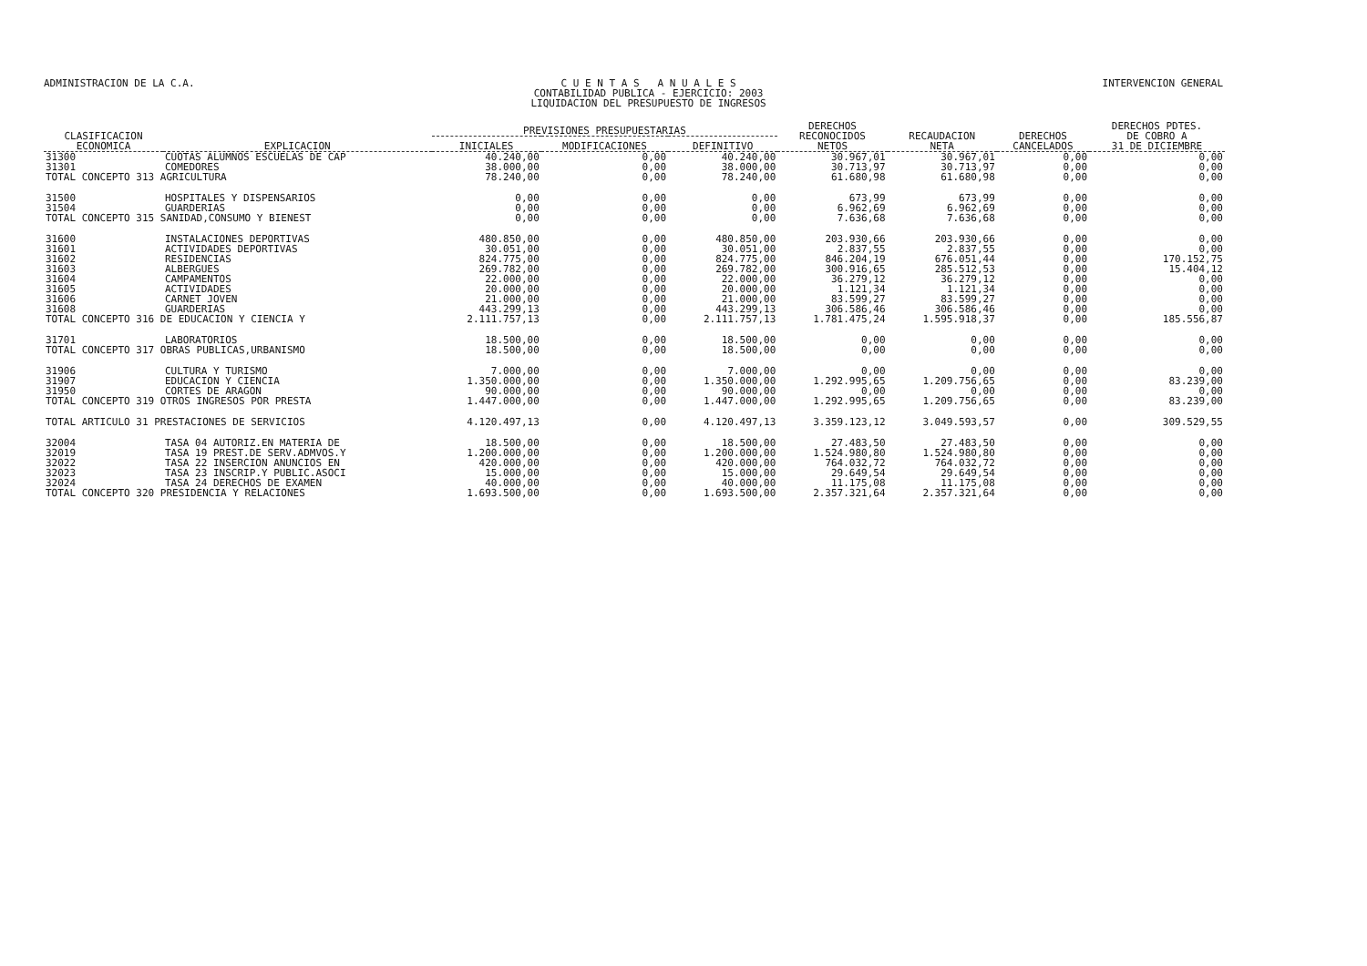ADMINISTRACION DE LA C.A. C U E N T A S A N U A L E S
CONTABILIDAD PUBLICA - EJERCICIO: 2003
LIQUIDACION DEL PRESUPUESTO DE INGRESOS
INTERVENCION GENERAL
| CLASIFICACION ECONOMICA | EXPLICACION | PREVISIONES PRESUPUESTARIAS | | | DERECHOS RECONOCIDOS NETOS | RECAUDACION NETA | DERECHOS CANCELADOS | DERECHOS PDTES. DE COBRO A 31 DE DICIEMBRE |
| --- | --- | --- | --- | --- | --- | --- | --- | --- |
| | | INICIALES | MODIFICACIONES | DEFINITIVO | | | | |
| 31300 | CUOTAS ALUMNOS ESCUELAS DE CAP | 40.240,00 | 0,00 | 40.240,00 | 30.967,01 | 30.967,01 | 0,00 | 0,00 |
| 31301 | COMEDORES | 38.000,00 | 0,00 | 38.000,00 | 30.713,97 | 30.713,97 | 0,00 | 0,00 |
| TOTAL CONCEPTO 313 AGRICULTURA | | 78.240,00 | 0,00 | 78.240,00 | 61.680,98 | 61.680,98 | 0,00 | 0,00 |
| 31500 | HOSPITALES Y DISPENSARIOS | 0,00 | 0,00 | 0,00 | 673,99 | 673,99 | 0,00 | 0,00 |
| 31504 | GUARDERIAS | 0,00 | 0,00 | 0,00 | 6.962,69 | 6.962,69 | 0,00 | 0,00 |
| TOTAL CONCEPTO 315 SANIDAD,CONSUMO Y BIENEST | | 0,00 | 0,00 | 0,00 | 7.636,68 | 7.636,68 | 0,00 | 0,00 |
| 31600 | INSTALACIONES DEPORTIVAS | 480.850,00 | 0,00 | 480.850,00 | 203.930,66 | 203.930,66 | 0,00 | 0,00 |
| 31601 | ACTIVIDADES DEPORTIVAS | 30.051,00 | 0,00 | 30.051,00 | 2.837,55 | 2.837,55 | 0,00 | 0,00 |
| 31602 | RESIDENCIAS | 824.775,00 | 0,00 | 824.775,00 | 846.204,19 | 676.051,44 | 0,00 | 170.152,75 |
| 31603 | ALBERGUES | 269.782,00 | 0,00 | 269.782,00 | 300.916,65 | 285.512,53 | 0,00 | 15.404,12 |
| 31604 | CAMPAMENTOS | 22.000,00 | 0,00 | 22.000,00 | 36.279,12 | 36.279,12 | 0,00 | 0,00 |
| 31605 | ACTIVIDADES | 20.000,00 | 0,00 | 20.000,00 | 1.121,34 | 1.121,34 | 0,00 | 0,00 |
| 31606 | CARNET JOVEN | 21.000,00 | 0,00 | 21.000,00 | 83.599,27 | 83.599,27 | 0,00 | 0,00 |
| 31608 | GUARDERIAS | 443.299,13 | 0,00 | 443.299,13 | 306.586,46 | 306.586,46 | 0,00 | 0,00 |
| TOTAL CONCEPTO 316 DE EDUCACION Y CIENCIA Y | | 2.111.757,13 | 0,00 | 2.111.757,13 | 1.781.475,24 | 1.595.918,37 | 0,00 | 185.556,87 |
| 31701 | LABORATORIOS | 18.500,00 | 0,00 | 18.500,00 | 0,00 | 0,00 | 0,00 | 0,00 |
| TOTAL CONCEPTO 317 OBRAS PUBLICAS,URBANISMO | | 18.500,00 | 0,00 | 18.500,00 | 0,00 | 0,00 | 0,00 | 0,00 |
| 31906 | CULTURA Y TURISMO | 7.000,00 | 0,00 | 7.000,00 | 0,00 | 0,00 | 0,00 | 0,00 |
| 31907 | EDUCACION Y CIENCIA | 1.350.000,00 | 0,00 | 1.350.000,00 | 1.292.995,65 | 1.209.756,65 | 0,00 | 83.239,00 |
| 31950 | CORTES DE ARAGON | 90.000,00 | 0,00 | 90.000,00 | 0,00 | 0,00 | 0,00 | 0,00 |
| TOTAL CONCEPTO 319 OTROS INGRESOS POR PRESTA | | 1.447.000,00 | 0,00 | 1.447.000,00 | 1.292.995,65 | 1.209.756,65 | 0,00 | 83.239,00 |
| TOTAL ARTICULO 31 PRESTACIONES DE SERVICIOS | | 4.120.497,13 | 0,00 | 4.120.497,13 | 3.359.123,12 | 3.049.593,57 | 0,00 | 309.529,55 |
| 32004 | TASA 04 AUTORIZ.EN MATERIA DE | 18.500,00 | 0,00 | 18.500,00 | 27.483,50 | 27.483,50 | 0,00 | 0,00 |
| 32019 | TASA 19 PREST.DE SERV.ADMVOS.Y | 1.200.000,00 | 0,00 | 1.200.000,00 | 1.524.980,80 | 1.524.980,80 | 0,00 | 0,00 |
| 32022 | TASA 22 INSERCION ANUNCIOS EN | 420.000,00 | 0,00 | 420.000,00 | 764.032,72 | 764.032,72 | 0,00 | 0,00 |
| 32023 | TASA 23 INSCRIP.Y PUBLIC.ASOCI | 15.000,00 | 0,00 | 15.000,00 | 29.649,54 | 29.649,54 | 0,00 | 0,00 |
| 32024 | TASA 24 DERECHOS DE EXAMEN | 40.000,00 | 0,00 | 40.000,00 | 11.175,08 | 11.175,08 | 0,00 | 0,00 |
| TOTAL CONCEPTO 320 PRESIDENCIA Y RELACIONES | | 1.693.500,00 | 0,00 | 1.693.500,00 | 2.357.321,64 | 2.357.321,64 | 0,00 | 0,00 |